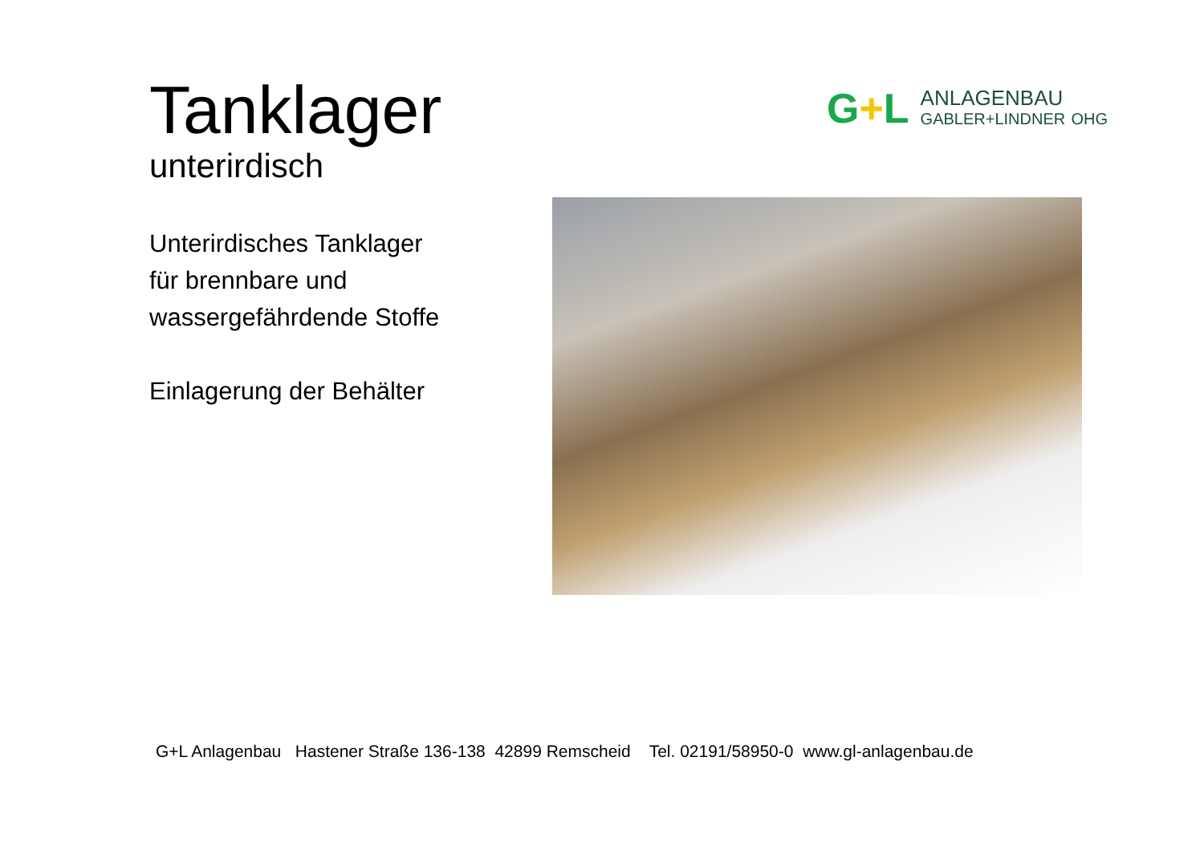Tanklager
unterirdisch
Unterirdisches Tanklager
für brennbare und
wassergefährdende Stoffe
Einlagerung der Behälter
G+L
ANLAGENBAU
GABLER+LINDNER OHG
G+L Anlagenbau Hastener Straße 136-138 42899 Remscheid Tel. 02191/58950-0 www.gl-anlagenbau.de